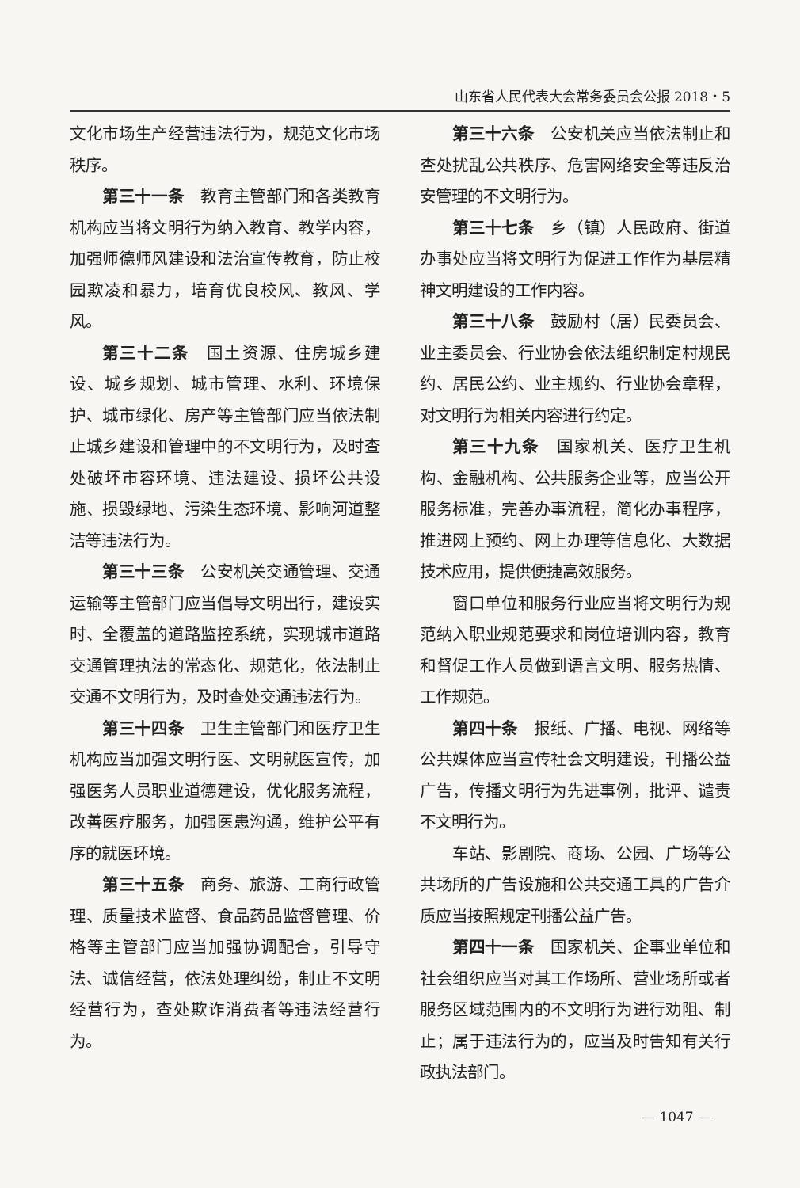山东省人民代表大会常务委员会公报 2018・5
文化市场生产经营违法行为，规范文化市场秩序。
第三十一条　教育主管部门和各类教育机构应当将文明行为纳入教育、教学内容，加强师德师风建设和法治宣传教育，防止校园欺凌和暴力，培育优良校风、教风、学风。
第三十二条　国土资源、住房城乡建设、城乡规划、城市管理、水利、环境保护、城市绿化、房产等主管部门应当依法制止城乡建设和管理中的不文明行为，及时查处破坏市容环境、违法建设、损坏公共设施、损毁绿地、污染生态环境、影响河道整洁等违法行为。
第三十三条　公安机关交通管理、交通运输等主管部门应当倡导文明出行，建设实时、全覆盖的道路监控系统，实现城市道路交通管理执法的常态化、规范化，依法制止交通不文明行为，及时查处交通违法行为。
第三十四条　卫生主管部门和医疗卫生机构应当加强文明行医、文明就医宣传，加强医务人员职业道德建设，优化服务流程，改善医疗服务，加强医患沟通，维护公平有序的就医环境。
第三十五条　商务、旅游、工商行政管理、质量技术监督、食品药品监督管理、价格等主管部门应当加强协调配合，引导守法、诚信经营，依法处理纠纷，制止不文明经营行为，查处欺诈消费者等违法经营行为。
第三十六条　公安机关应当依法制止和查处扰乱公共秩序、危害网络安全等违反治安管理的不文明行为。
第三十七条　乡（镇）人民政府、街道办事处应当将文明行为促进工作作为基层精神文明建设的工作内容。
第三十八条　鼓励村（居）民委员会、业主委员会、行业协会依法组织制定村规民约、居民公约、业主规约、行业协会章程，对文明行为相关内容进行约定。
第三十九条　国家机关、医疗卫生机构、金融机构、公共服务企业等，应当公开服务标准，完善办事流程，简化办事程序，推进网上预约、网上办理等信息化、大数据技术应用，提供便捷高效服务。
窗口单位和服务行业应当将文明行为规范纳入职业规范要求和岗位培训内容，教育和督促工作人员做到语言文明、服务热情、工作规范。
第四十条　报纸、广播、电视、网络等公共媒体应当宣传社会文明建设，刊播公益广告，传播文明行为先进事例，批评、谴责不文明行为。
车站、影剧院、商场、公园、广场等公共场所的广告设施和公共交通工具的广告介质应当按照规定刊播公益广告。
第四十一条　国家机关、企事业单位和社会组织应当对其工作场所、营业场所或者服务区域范围内的不文明行为进行劝阻、制止；属于违法行为的，应当及时告知有关行政执法部门。
— 1047 —